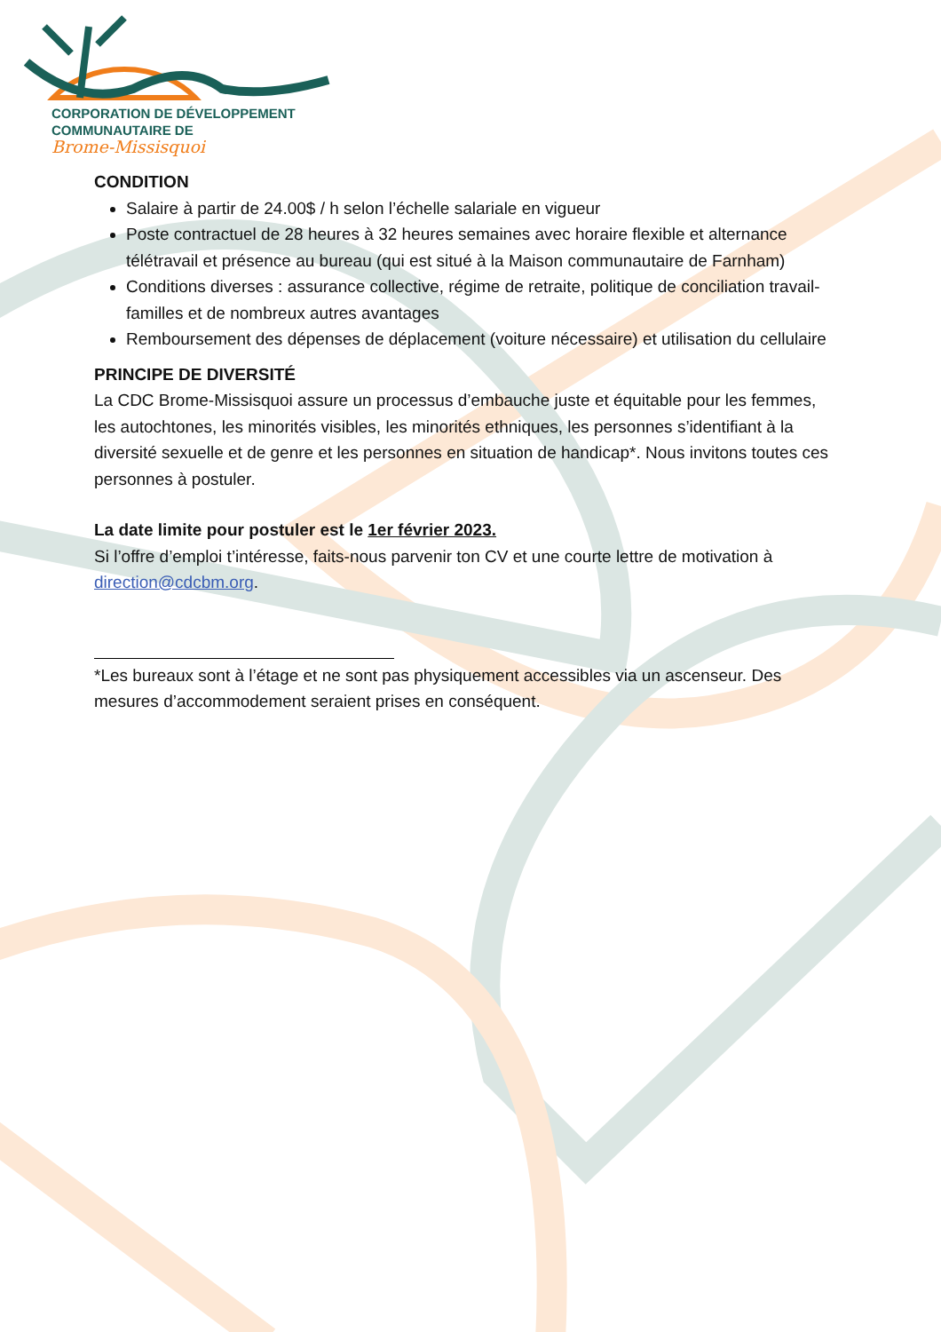CORPORATION DE DÉVELOPPEMENT
COMMUNAUTAIRE DE
Brome-Missisquoi
CONDITION
Salaire à partir de 24.00$ / h selon l’échelle salariale en vigueur
Poste contractuel de 28 heures à 32 heures semaines avec horaire flexible et alternance télétravail et présence au bureau (qui est situé à la Maison communautaire de Farnham)
Conditions diverses : assurance collective, régime de retraite, politique de conciliation travail-familles et de nombreux autres avantages
Remboursement des dépenses de déplacement (voiture nécessaire) et utilisation du cellulaire
PRINCIPE DE DIVERSITÉ
La CDC Brome-Missisquoi assure un processus d’embauche juste et équitable pour les femmes, les autochtones, les minorités visibles, les minorités ethniques, les personnes s’identifiant à la diversité sexuelle et de genre et les personnes en situation de handicap*. Nous invitons toutes ces personnes à postuler.
La date limite pour postuler est le 1er février 2023.
Si l’offre d’emploi t’intéresse, faits-nous parvenir ton CV et une courte lettre de motivation à direction@cdcbm.org.
*Les bureaux sont à l’étage et ne sont pas physiquement accessibles via un ascenseur. Des mesures d’accommodement seraient prises en conséquent.